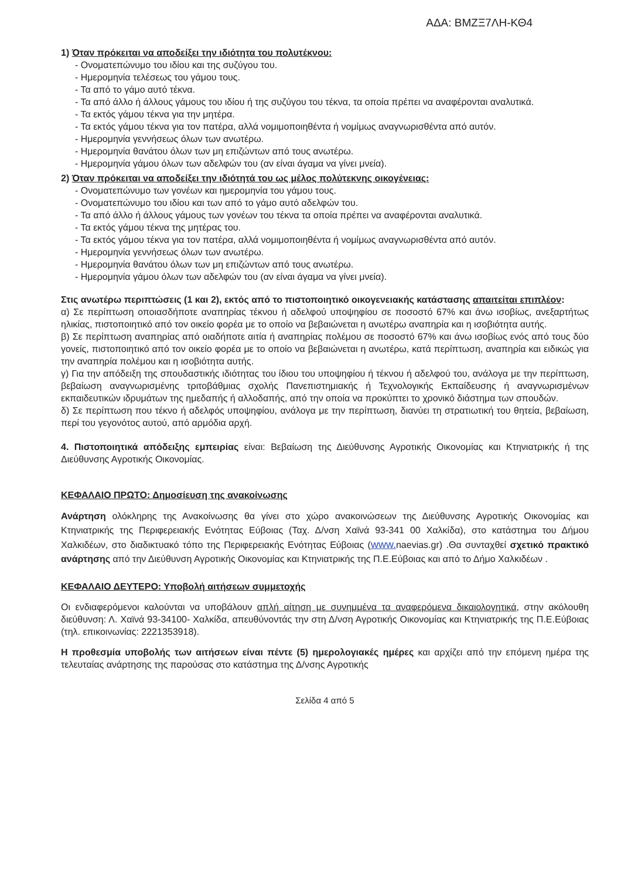ΑΔΑ: ΒΜΖΞ7ΛΗ-ΚΘ4
1) Όταν πρόκειται να αποδείξει την ιδιότητα του πολυτέκνου:
- Ονοματεπώνυμο του ιδίου και της συζύγου του.
- Ημερομηνία τελέσεως του γάμου τους.
- Τα από το γάμο αυτό τέκνα.
- Τα από άλλο ή άλλους γάμους του ιδίου ή της συζύγου του τέκνα, τα οποία πρέπει να αναφέρονται αναλυτικά.
- Τα εκτός γάμου τέκνα για την μητέρα.
- Τα εκτός γάμου τέκνα για τον πατέρα, αλλά νομιμοποιηθέντα ή νομίμως αναγνωρισθέντα από αυτόν.
- Ημερομηνία γεννήσεως όλων των ανωτέρω.
- Ημερομηνία θανάτου όλων των μη επιζώντων από τους ανωτέρω.
- Ημερομηνία γάμου όλων των αδελφών του (αν είναι άγαμα να γίνει μνεία).
2) Όταν πρόκειται να αποδείξει την ιδιότητά του ως μέλος πολύτεκνης οικογένειας:
- Ονοματεπώνυμο των γονέων και ημερομηνία του γάμου τους.
- Ονοματεπώνυμο του ιδίου και των από το γάμο αυτό αδελφών του.
- Τα από άλλο ή άλλους γάμους των γονέων του τέκνα τα οποία πρέπει να αναφέρονται αναλυτικά.
- Τα εκτός γάμου τέκνα της μητέρας του.
- Τα εκτός γάμου τέκνα για τον πατέρα, αλλά νομιμοποιηθέντα ή νομίμως αναγνωρισθέντα από αυτόν.
- Ημερομηνία γεννήσεως όλων των ανωτέρω.
- Ημερομηνία θανάτου όλων των μη επιζώντων από τους ανωτέρω.
- Ημερομηνία γάμου όλων των αδελφών του (αν είναι άγαμα να γίνει μνεία).
Στις ανωτέρω περιπτώσεις (1 και 2), εκτός από το πιστοποιητικό οικογενειακής κατάστασης απαιτείται επιπλέον:
α) Σε περίπτωση οποιασδήποτε αναπηρίας τέκνου ή αδελφού υποψηφίου σε ποσοστό 67% και άνω ισοβίως, ανεξαρτήτως ηλικίας, πιστοποιητικό από τον οικείο φορέα με το οποίο να βεβαιώνεται η ανωτέρω αναπηρία και η ισοβιότητα αυτής.
β) Σε περίπτωση αναπηρίας από οιαδήποτε αιτία ή αναπηρίας πολέμου σε ποσοστό 67% και άνω ισοβίως ενός από τους δύο γονείς, πιστοποιητικό από τον οικείο φορέα με το οποίο να βεβαιώνεται η ανωτέρω, κατά περίπτωση, αναπηρία και ειδικώς για την αναπηρία πολέμου και η ισοβιότητα αυτής.
γ) Για την απόδειξη της σπουδαστικής ιδιότητας του ίδιου του υποψηφίου ή τέκνου ή αδελφού του, ανάλογα με την περίπτωση, βεβαίωση αναγνωρισμένης τριτοβάθμιας σχολής Πανεπιστημιακής ή Τεχνολογικής Εκπαίδευσης ή αναγνωρισμένων εκπαιδευτικών ιδρυμάτων της ημεδαπής ή αλλοδαπής, από την οποία να προκύπτει το χρονικό διάστημα των σπουδών.
δ) Σε περίπτωση που τέκνο ή αδελφός υποψηφίου, ανάλογα με την περίπτωση, διανύει τη στρατιωτική του θητεία, βεβαίωση, περί του γεγονότος αυτού, από αρμόδια αρχή.
4. Πιστοποιητικά απόδειξης εμπειρίας είναι: Βεβαίωση της Διεύθυνσης Αγροτικής Οικονομίας και Κτηνιατρικής ή της Διεύθυνσης Αγροτικής Οικονομίας.
ΚΕΦΑΛΑΙΟ ΠΡΩΤΟ: Δημοσίευση της ανακοίνωσης
Ανάρτηση ολόκληρης της Ανακοίνωσης θα γίνει στο χώρο ανακοινώσεων της Διεύθυνσης Αγροτικής Οικονομίας και Κτηνιατρικής της Περιφερειακής Ενότητας Εύβοιας (Ταχ. Δ/νση Χαϊνά 93-341 00 Χαλκίδα), στο κατάστημα του Δήμου Χαλκιδέων, στο διαδικτυακό τόπο της Περιφερειακής Ενότητας Εύβοιας (www. naevias.gr) .Θα συνταχθεί σχετικό πρακτικό ανάρτησης από την Διεύθυνση Αγροτικής Οικονομίας και Κτηνιατρικής της Π.Ε.Εύβοιας και από το Δήμο Χαλκιδέων .
ΚΕΦΑΛΑΙΟ ΔΕΥΤΕΡΟ: Υποβολή αιτήσεων συμμετοχής
Οι ενδιαφερόμενοι καλούνται να υποβάλουν απλή αίτηση με συνημμένα τα αναφερόμενα δικαιολογητικά, στην ακόλουθη διεύθυνση: Λ. Χαϊνά 93-34100- Χαλκίδα, απευθύνοντάς την στη Δ/νση Αγροτικής Οικονομίας και Κτηνιατρικής της Π.Ε.Εύβοιας (τηλ. επικοινωνίας: 2221353918).
Η προθεσμία υποβολής των αιτήσεων είναι πέντε (5) ημερολογιακές ημέρες και αρχίζει από την επόμενη ημέρα της τελευταίας ανάρτησης της παρούσας στο κατάστημα της Δ/νσης Αγροτικής
Σελίδα 4 από 5